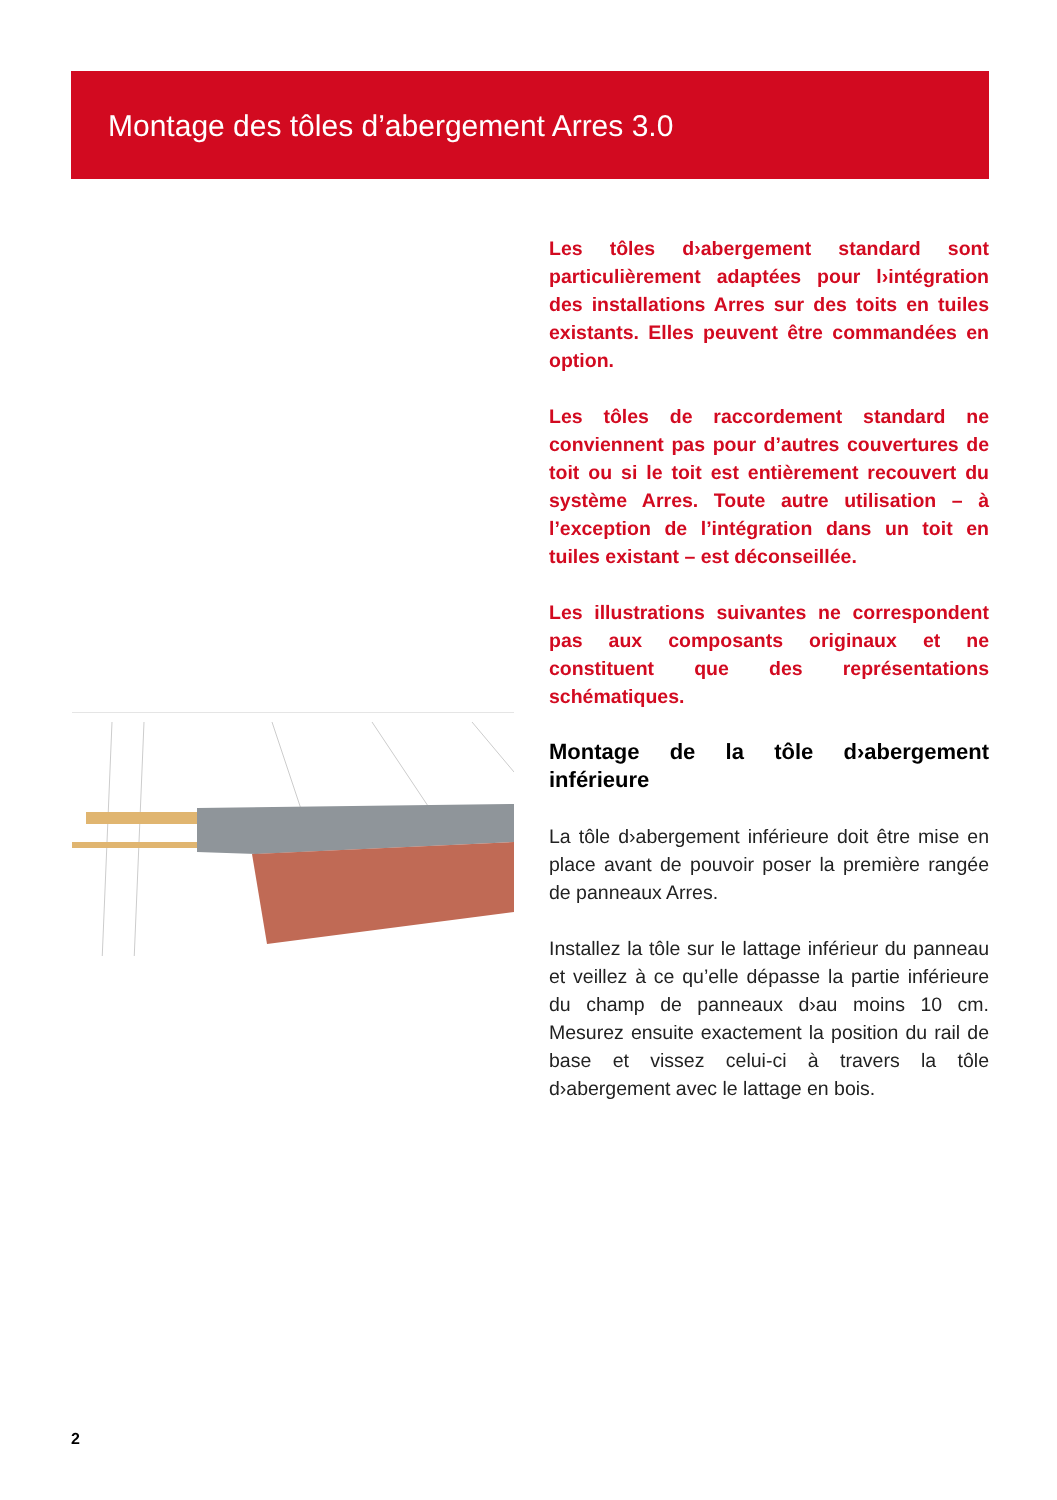Montage des tôles d’abergement Arres 3.0
Les tôles d›abergement standard sont particulièrement adaptées pour l›intégration des installations Arres sur des toits en tuiles existants. Elles peuvent être commandées en option.
Les tôles de raccordement standard ne conviennent pas pour d’autres couvertures de toit ou si le toit est entièrement recouvert du système Arres. Toute autre utilisation – à l’exception de l’intégration dans un toit en tuiles existant – est déconseillée.
Les illustrations suivantes ne correspondent pas aux composants originaux et ne constituent que des représentations schématiques.
Montage de la tôle d›abergement inférieure
La tôle d›abergement inférieure doit être mise en place avant de pouvoir poser la première rangée de panneaux Arres.
Installez la tôle sur le lattage inférieur du panneau et veillez à ce qu’elle dépasse la partie inférieure du champ de panneaux d›au moins 10 cm. Mesurez ensuite exactement la position du rail de base et vissez celui-ci à travers la tôle d›abergement avec le lattage en bois.
2